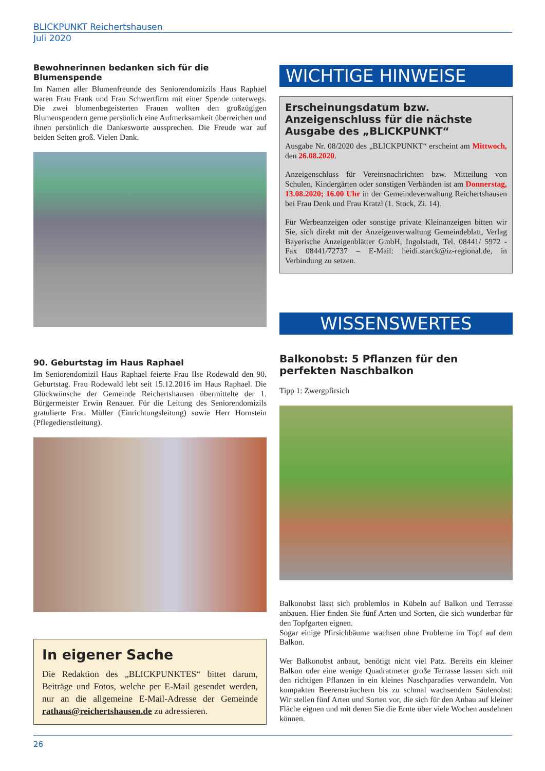BLICKPUNKT Reichertshausen
Juli 2020
Bewohnerinnen bedanken sich für die Blumenspende
Im Namen aller Blumenfreunde des Seniorendomizils Haus Raphael waren Frau Frank und Frau Schwertfirm mit einer Spende unterwegs. Die zwei blumenbegeisterten Frauen wollten den großzügigen Blumenspendern gerne persönlich eine Aufmerksamkeit überreichen und ihnen persönlich die Dankesworte aussprechen. Die Freude war auf beiden Seiten groß. Vielen Dank.
90. Geburtstag im Haus Raphael
Im Seniorendomizil Haus Raphael feierte Frau Ilse Rodewald den 90. Geburtstag. Frau Rodewald lebt seit 15.12.2016 im Haus Raphael. Die Glückwünsche der Gemeinde Reichertshausen übermittelte der 1. Bürgermeister Erwin Renauer. Für die Leitung des Seniorendomizils gratulierte Frau Müller (Einrichtungsleitung) sowie Herr Hornstein (Pflegedienstleitung).
In eigener Sache
Die Redaktion des „BLICKPUNKTES“ bittet darum, Beiträge und Fotos, welche per E-Mail gesendet werden, nur an die allgemeine E-Mail-Adresse der Gemeinde rathaus@reichertshausen.de zu adressieren.
WICHTIGE HINWEISE
Erscheinungsdatum bzw. Anzeigenschluss für die nächste Ausgabe des „BLICKPUNKT“
Ausgabe Nr. 08/2020 des „BLICKPUNKT“ erscheint am Mittwoch, den 26.08.2020.
Anzeigenschluss für Vereinsnachrichten bzw. Mitteilung von Schulen, Kindergärten oder sonstigen Verbänden ist am Donnerstag, 13.08.2020; 16.00 Uhr in der Gemeindeverwaltung Reichertshausen bei Frau Denk und Frau Kratzl (1. Stock, Zi. 14).
Für Werbeanzeigen oder sonstige private Kleinanzeigen bitten wir Sie, sich direkt mit der Anzeigenverwaltung Gemeindeblatt, Verlag Bayerische Anzeigenblätter GmbH, Ingolstadt, Tel. 08441/ 5972 - Fax 08441/72737 – E-Mail: heidi.starck@iz-regional.de, in Verbindung zu setzen.
WISSENSWERTES
Balkonobst: 5 Pflanzen für den perfekten Naschbalkon
Tipp 1: Zwergpfirsich
Balkonobst lässt sich problemlos in Kübeln auf Balkon und Terrasse anbauen. Hier finden Sie fünf Arten und Sorten, die sich wunderbar für den Topfgarten eignen.
Sogar einige Pfirsichbäume wachsen ohne Probleme im Topf auf dem Balkon.
Wer Balkonobst anbaut, benötigt nicht viel Patz. Bereits ein kleiner Balkon oder eine wenige Quadratmeter große Terrasse lassen sich mit den richtigen Pflanzen in ein kleines Naschparadies verwandeln. Von kompakten Beerensträuchern bis zu schmal wachsendem Säulenobst: Wir stellen fünf Arten und Sorten vor, die sich für den Anbau auf kleiner Fläche eignen und mit denen Sie die Ernte über viele Wochen ausdehnen können.
26